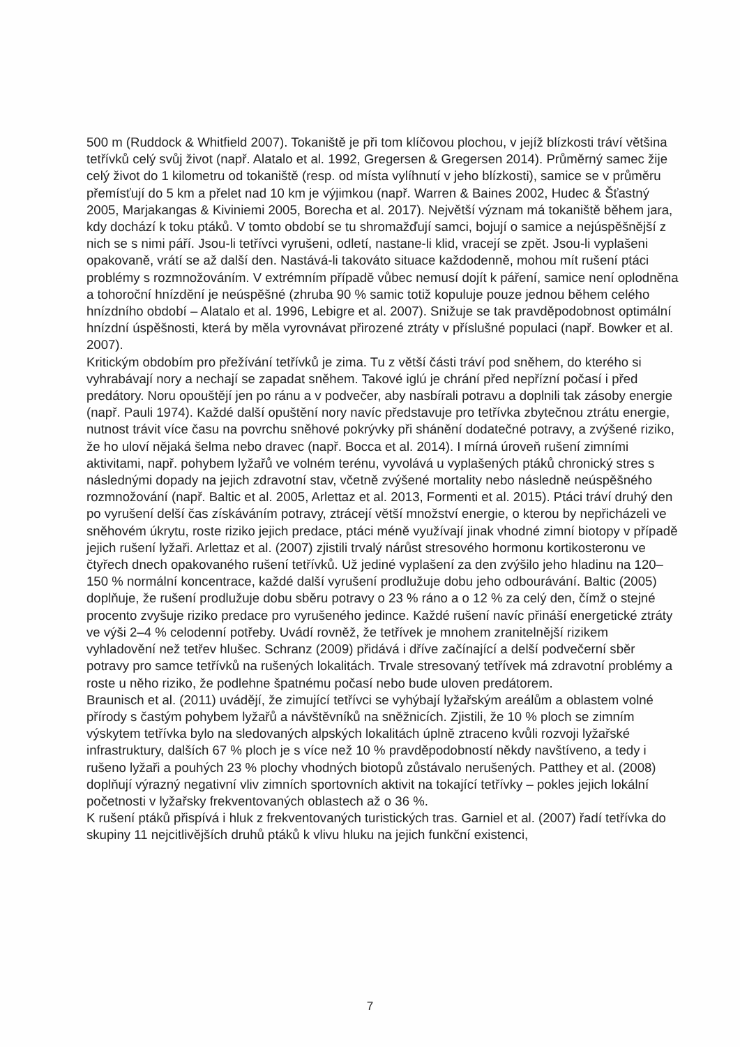500 m (Ruddock & Whitfield 2007). Tokaniště je při tom klíčovou plochou, v jejíž blízkosti tráví většina tetřívků celý svůj život (např. Alatalo et al. 1992, Gregersen & Gregersen 2014). Průměrný samec žije celý život do 1 kilometru od tokaniště (resp. od místa vylíhnutí v jeho blízkosti), samice se v průměru přemísťují do 5 km a přelet nad 10 km je výjimkou (např. Warren & Baines 2002, Hudec & Šťastný 2005, Marjakangas & Kiviniemi 2005, Borecha et al. 2017). Největší význam má tokaniště během jara, kdy dochází k toku ptáků. V tomto období se tu shromažďují samci, bojují o samice a nejúspěšnější z nich se s nimi páří. Jsou-li tetřívci vyrušeni, odletí, nastane-li klid, vracejí se zpět. Jsou-li vyplašeni opakovaně, vrátí se až další den. Nastává-li takováto situace každodenně, mohou mít rušení ptáci problémy s rozmnožováním. V extrémním případě vůbec nemusí dojít k páření, samice není oplodněna a tohoroční hnízdění je neúspěšné (zhruba 90 % samic totiž kopuluje pouze jednou během celého hnízdního období – Alatalo et al. 1996, Lebigre et al. 2007). Snižuje se tak pravděpodobnost optimální hnízdní úspěšnosti, která by měla vyrovnávat přirozené ztráty v příslušné populaci (např. Bowker et al. 2007).
Kritickým obdobím pro přežívání tetřívků je zima. Tu z větší části tráví pod sněhem, do kterého si vyhrabávají nory a nechají se zapadat sněhem. Takové iglú je chrání před nepřízní počasí i před predátory. Noru opouštějí jen po ránu a v podvečer, aby nasbírali potravu a doplnili tak zásoby energie (např. Pauli 1974). Každé další opuštění nory navíc představuje pro tetřívka zbytečnou ztrátu energie, nutnost trávit více času na povrchu sněhové pokrývky při shánění dodatečné potravy, a zvýšené riziko, že ho uloví nějaká šelma nebo dravec (např. Bocca et al. 2014). I mírná úroveň rušení zimními aktivitami, např. pohybem lyžařů ve volném terénu, vyvolává u vyplašených ptáků chronický stres s následnými dopady na jejich zdravotní stav, včetně zvýšené mortality nebo následně neúspěšného rozmnožování (např. Baltic et al. 2005, Arlettaz et al. 2013, Formenti et al. 2015). Ptáci tráví druhý den po vyrušení delší čas získáváním potravy, ztrácejí větší množství energie, o kterou by nepřicházeli ve sněhovém úkrytu, roste riziko jejich predace, ptáci méně využívají jinak vhodné zimní biotopy v případě jejich rušení lyžaři. Arlettaz et al. (2007) zjistili trvalý nárůst stresového hormonu kortikosteronu ve čtyřech dnech opakovaného rušení tetřívků. Už jediné vyplašení za den zvýšilo jeho hladinu na 120–150 % normální koncentrace, každé další vyrušení prodlužuje dobu jeho odbourávání. Baltic (2005) doplňuje, že rušení prodlužuje dobu sběru potravy o 23 % ráno a o 12 % za celý den, čímž o stejné procento zvyšuje riziko predace pro vyrušeného jedince. Každé rušení navíc přináší energetické ztráty ve výši 2–4 % celodenní potřeby. Uvádí rovněž, že tetřívek je mnohem zranitelnější rizikem vyhladovění než tetřev hlušec. Schranz (2009) přidává i dříve začínající a delší podvečerní sběr potravy pro samce tetřívků na rušených lokalitách. Trvale stresovaný tetřívek má zdravotní problémy a roste u něho riziko, že podlehne špatnému počasí nebo bude uloven predátorem.
Braunisch et al. (2011) uvádějí, že zimující tetřívci se vyhýbají lyžařským areálům a oblastem volné přírody s častým pohybem lyžařů a návštěvníků na sněžnicích. Zjistili, že 10 % ploch se zimním výskytem tetřívka bylo na sledovaných alpských lokalitách úplně ztraceno kvůli rozvoji lyžařské infrastruktury, dalších 67 % ploch je s více než 10 % pravděpodobností někdy navštíveno, a tedy i rušeno lyžaři a pouhých 23 % plochy vhodných biotopů zůstávalo nerušených. Patthey et al. (2008) doplňují výrazný negativní vliv zimních sportovních aktivit na tokající tetřívky – pokles jejich lokální početnosti v lyžařsky frekventovaných oblastech až o 36 %.
K rušení ptáků přispívá i hluk z frekventovaných turistických tras. Garniel et al. (2007) řadí tetřívka do skupiny 11 nejcitlivějších druhů ptáků k vlivu hluku na jejich funkční existenci,
7